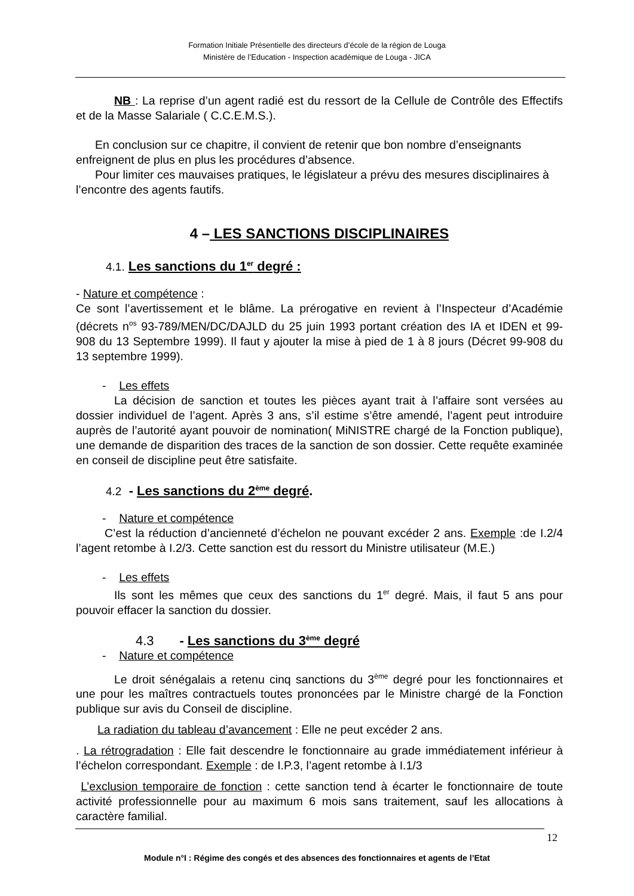Formation Initiale Présentielle des directeurs d’école de la région de Louga
Ministère de l’Education - Inspection académique de Louga - JICA
NB : La reprise d’un agent radié est du ressort de la Cellule de Contrôle des Effectifs et de la Masse Salariale ( C.C.E.M.S.).
En conclusion sur ce chapitre, il convient de retenir que bon nombre d’enseignants enfreignent de plus en plus les procédures d’absence.
Pour limiter ces mauvaises pratiques, le législateur a prévu des mesures disciplinaires à l’encontre des agents fautifs.
4 – LES SANCTIONS DISCIPLINAIRES
4.1. Les sanctions du 1<sup>er</sup> degré :
- Nature et compétence :
Ce sont l’avertissement et le blâme. La prérogative en revient à l’Inspecteur d’Académie (décrets n<sup>os</sup> 93-789/MEN/DC/DAJLD du 25 juin 1993 portant création des IA et IDEN et 99-908 du 13 Septembre 1999). Il faut y ajouter la mise à pied de 1 à 8 jours (Décret 99-908 du 13 septembre 1999).
- Les effets
La décision de sanction et toutes les pièces ayant trait à l’affaire sont versées au dossier individuel de l’agent. Après 3 ans, s’il estime s’être amendé, l’agent peut introduire auprès de l’autorité ayant pouvoir de nomination( MiNISTRE chargé de la Fonction publique), une demande de disparition des traces de la sanction de son dossier. Cette requête examinée en conseil de discipline peut être satisfaite.
4.2 - Les sanctions du 2<sup>ème</sup> degré.
- Nature et compétence
C’est la réduction d’ancienneté d’échelon ne pouvant excéder 2 ans. Exemple :de I.2/4 l’agent retombe à I.2/3. Cette sanction est du ressort du Ministre utilisateur (M.E.)
- Les effets
Ils sont les mêmes que ceux des sanctions du 1<sup>er</sup> degré. Mais, il faut 5 ans pour pouvoir effacer la sanction du dossier.
4.3 - Les sanctions du 3<sup>ème</sup> degré
- Nature et compétence
Le droit sénégalais a retenu cinq sanctions du 3<sup>ème</sup> degré pour les fonctionnaires et une pour les maîtres contractuels toutes prononcées par le Ministre chargé de la Fonction publique sur avis du Conseil de discipline.
La radiation du tableau d’avancement : Elle ne peut excéder 2 ans.
. La rétrogradation : Elle fait descendre le fonctionnaire au grade immédiatement inférieur à l’échelon correspondant. Exemple : de I.P.3, l’agent retombe à I.1/3
L’exclusion temporaire de fonction : cette sanction tend à écarter le fonctionnaire de toute activité professionnelle pour au maximum 6 mois sans traitement, sauf les allocations à caractère familial.
12
Module n°I : Régime des congés et des absences des fonctionnaires et agents de l’Etat